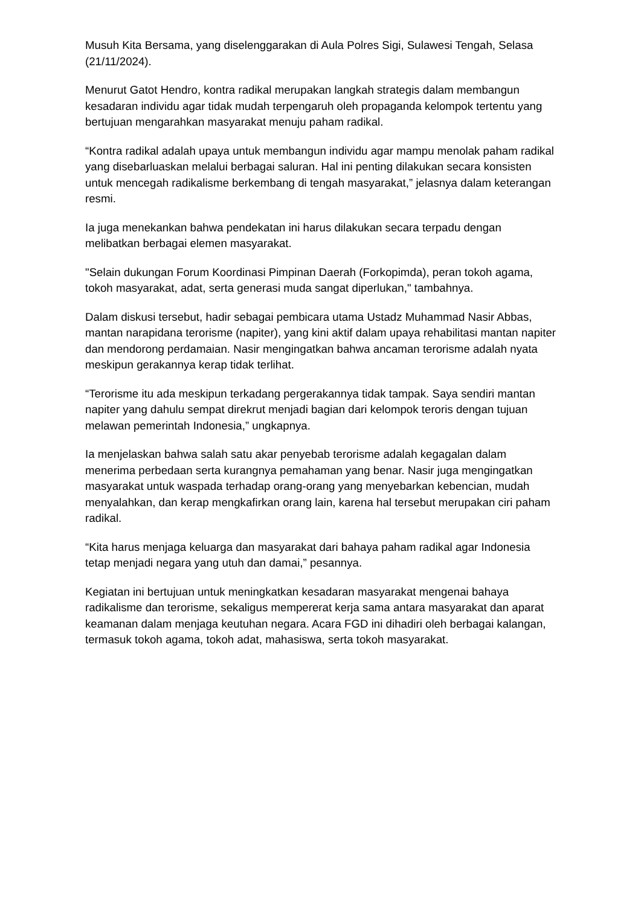Musuh Kita Bersama, yang diselenggarakan di Aula Polres Sigi, Sulawesi Tengah, Selasa (21/11/2024).
Menurut Gatot Hendro, kontra radikal merupakan langkah strategis dalam membangun kesadaran individu agar tidak mudah terpengaruh oleh propaganda kelompok tertentu yang bertujuan mengarahkan masyarakat menuju paham radikal.
“Kontra radikal adalah upaya untuk membangun individu agar mampu menolak paham radikal yang disebarluaskan melalui berbagai saluran. Hal ini penting dilakukan secara konsisten untuk mencegah radikalisme berkembang di tengah masyarakat,” jelasnya dalam keterangan resmi.
Ia juga menekankan bahwa pendekatan ini harus dilakukan secara terpadu dengan melibatkan berbagai elemen masyarakat.
"Selain dukungan Forum Koordinasi Pimpinan Daerah (Forkopimda), peran tokoh agama, tokoh masyarakat, adat, serta generasi muda sangat diperlukan," tambahnya.
Dalam diskusi tersebut, hadir sebagai pembicara utama Ustadz Muhammad Nasir Abbas, mantan narapidana terorisme (napiter), yang kini aktif dalam upaya rehabilitasi mantan napiter dan mendorong perdamaian. Nasir mengingatkan bahwa ancaman terorisme adalah nyata meskipun gerakannya kerap tidak terlihat.
“Terorisme itu ada meskipun terkadang pergerakannya tidak tampak. Saya sendiri mantan napiter yang dahulu sempat direkrut menjadi bagian dari kelompok teroris dengan tujuan melawan pemerintah Indonesia,” ungkapnya.
Ia menjelaskan bahwa salah satu akar penyebab terorisme adalah kegagalan dalam menerima perbedaan serta kurangnya pemahaman yang benar. Nasir juga mengingatkan masyarakat untuk waspada terhadap orang-orang yang menyebarkan kebencian, mudah menyalahkan, dan kerap mengkafirkan orang lain, karena hal tersebut merupakan ciri paham radikal.
“Kita harus menjaga keluarga dan masyarakat dari bahaya paham radikal agar Indonesia tetap menjadi negara yang utuh dan damai,” pesannya.
Kegiatan ini bertujuan untuk meningkatkan kesadaran masyarakat mengenai bahaya radikalisme dan terorisme, sekaligus mempererat kerja sama antara masyarakat dan aparat keamanan dalam menjaga keutuhan negara. Acara FGD ini dihadiri oleh berbagai kalangan, termasuk tokoh agama, tokoh adat, mahasiswa, serta tokoh masyarakat.